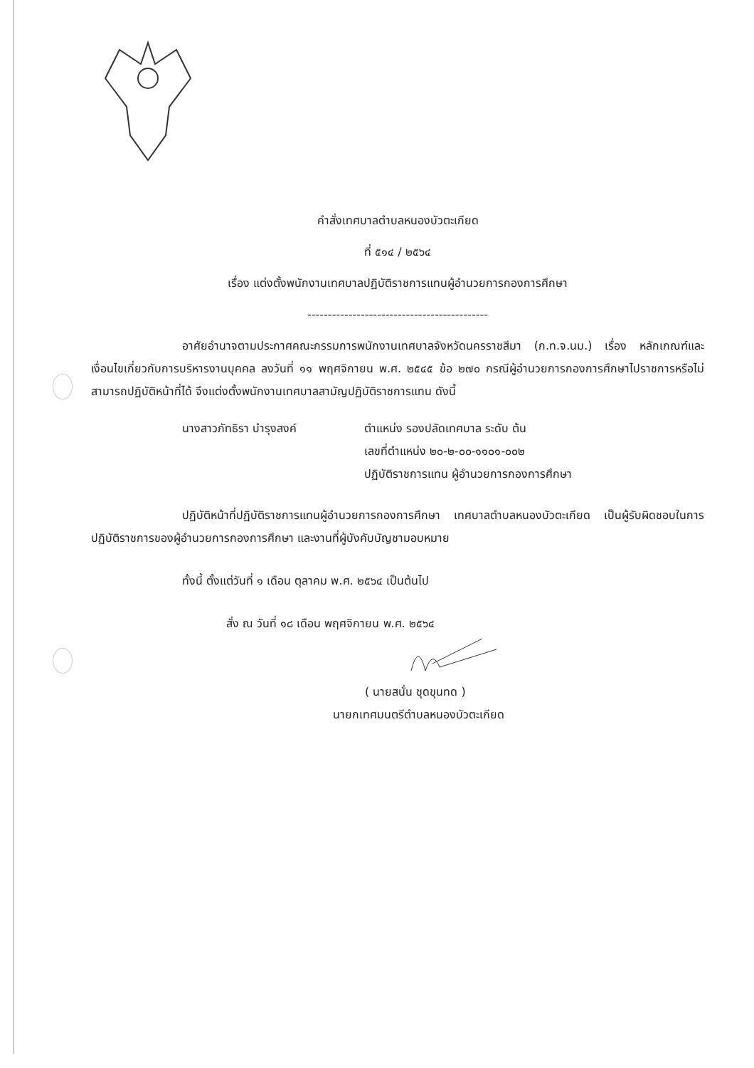คำสั่งเทศบาลตำบลหนองบัวตะเกียด
ที่ ๕๑๔ / ๒๕๖๔
เรื่อง แต่งตั้งพนักงานเทศบาลปฏิบัติราชการแทนผู้อำนวยการกองการศึกษา
--------------------------------------------
อาศัยอำนาจตามประกาศคณะกรรมการพนักงานเทศบาลจังหวัดนครราชสีมา (ก.ท.จ.นม.) เรื่อง หลักเกณฑ์และเงื่อนไขเกี่ยวกับการบริหารงานบุคคล ลงวันที่ ๑๑ พฤศจิกายน พ.ศ. ๒๕๔๕ ข้อ ๒๗๐ กรณีผู้อำนวยการกองการศึกษาไปราชการหรือไม่สามารถปฏิบัติหน้าที่ได้ จึงแต่งตั้งพนักงานเทศบาลสามัญปฏิบัติราชการแทน ดังนี้
นางสาวภัทธิรา บำรุงสงค์ ตำแหน่ง รองปลัดเทศบาล ระดับ ต้น
เลขที่ตำแหน่ง ๒๐-๒-๐๐-๑๑๐๑-๐๐๒
ปฏิบัติราชการแทน ผู้อำนวยการกองการศึกษา
ปฏิบัติหน้าที่ปฏิบัติราชการแทนผู้อำนวยการกองการศึกษา เทศบาลตำบลหนองบัวตะเกียด เป็นผู้รับผิดชอบในการปฏิบัติราชการของผู้อำนวยการกองการศึกษา และงานที่ผู้บังคับบัญชามอบหมาย
ทั้งนี้ ตั้งแต่วันที่ ๑ เดือน ตุลาคม พ.ศ. ๒๕๖๔ เป็นต้นไป
สั่ง ณ วันที่ ๑๘ เดือน พฤศจิกายน พ.ศ. ๒๕๖๔
( นายสนั่น ชุดขุนทด )
นายกเทศมนตรีตำบลหนองบัวตะเกียด